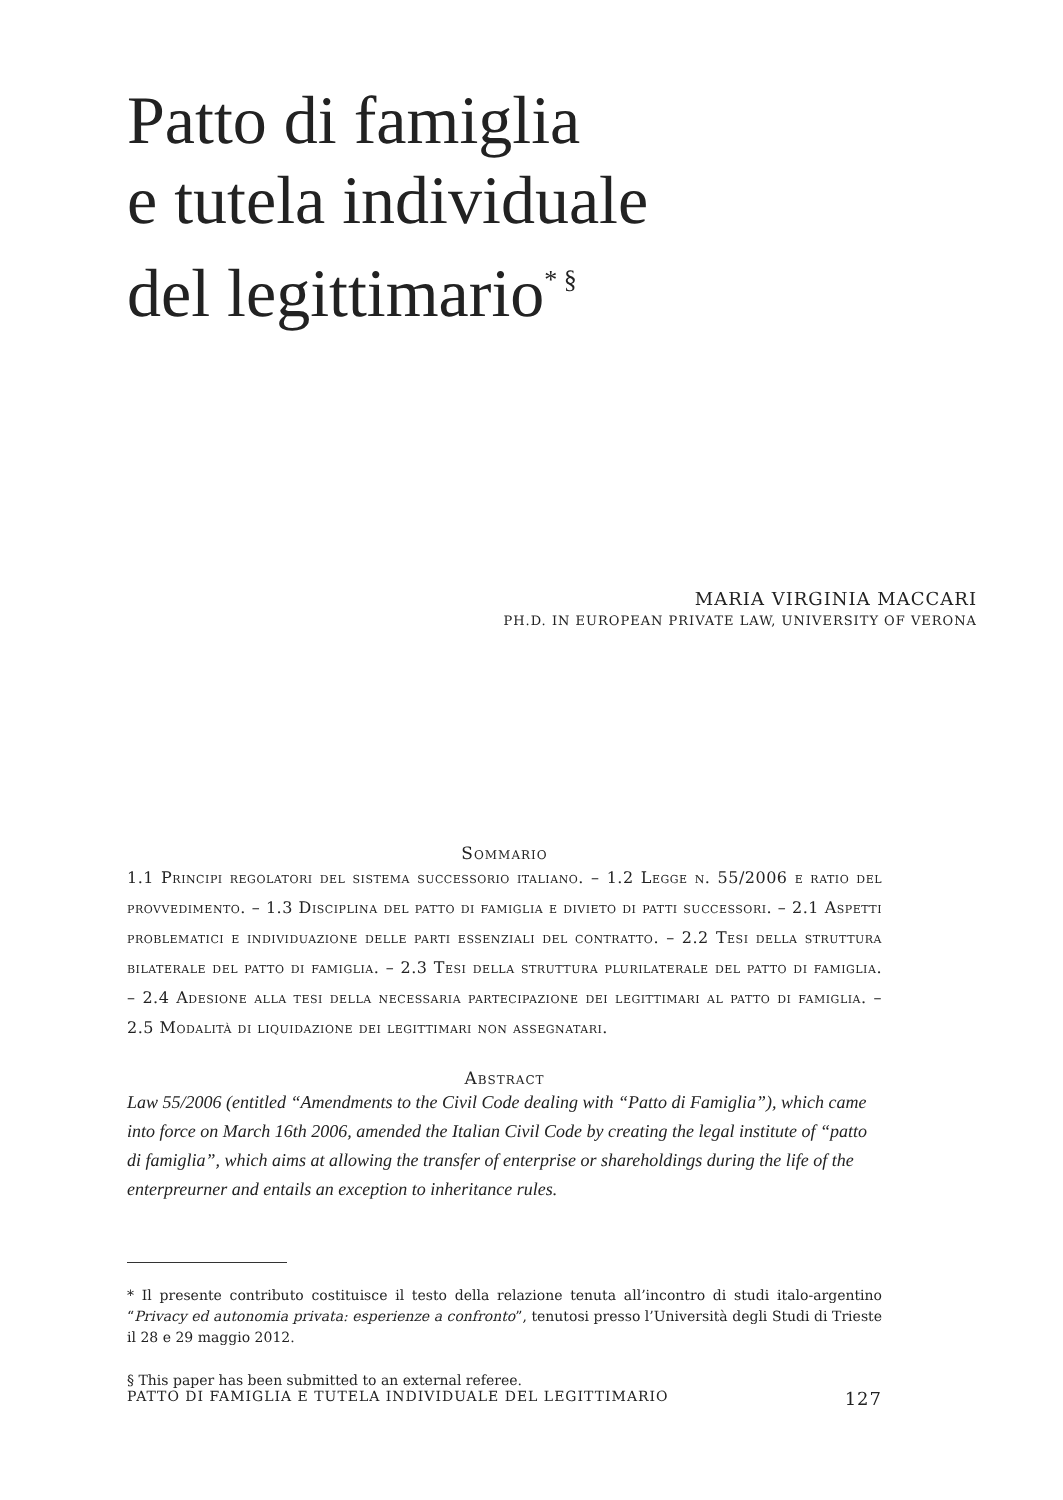Patto di famiglia
e tutela individuale
del legittimario<sup>* §</sup>
MARIA VIRGINIA MACCARI
PH.D. IN EUROPEAN PRIVATE LAW, UNIVERSITY OF VERONA
Sommario
1.1 Principi regolatori del sistema successorio italiano. – 1.2 Legge n. 55/2006 e ratio del provvedimento. – 1.3 Disciplina del patto di famiglia e divieto di patti successori. – 2.1 Aspetti problematici e individuazione delle parti essenziali del contratto. – 2.2 Tesi della struttura bilaterale del patto di famiglia. – 2.3 Tesi della struttura plurilaterale del patto di famiglia. – 2.4 Adesione alla tesi della necessaria partecipazione dei legittimari al patto di famiglia. – 2.5 Modalità di liquidazione dei legittimari non assegnatari.
Abstract
Law 55/2006 (entitled “Amendments to the Civil Code dealing with “Patto di Famiglia”), which came into force on March 16th 2006, amended the Italian Civil Code by creating the legal institute of “patto di famiglia”, which aims at allowing the transfer of enterprise or shareholdings during the life of the enterpreurner and entails an exception to inheritance rules.
* Il presente contributo costituisce il testo della relazione tenuta all’incontro di studi italo-argentino “Privacy ed autonomia privata: esperienze a confronto”, tenutosi presso l’Università degli Studi di Trieste il 28 e 29 maggio 2012.
§ This paper has been submitted to an external referee.
PATTO DI FAMIGLIA E TUTELA INDIVIDUALE DEL LEGITTIMARIO 127